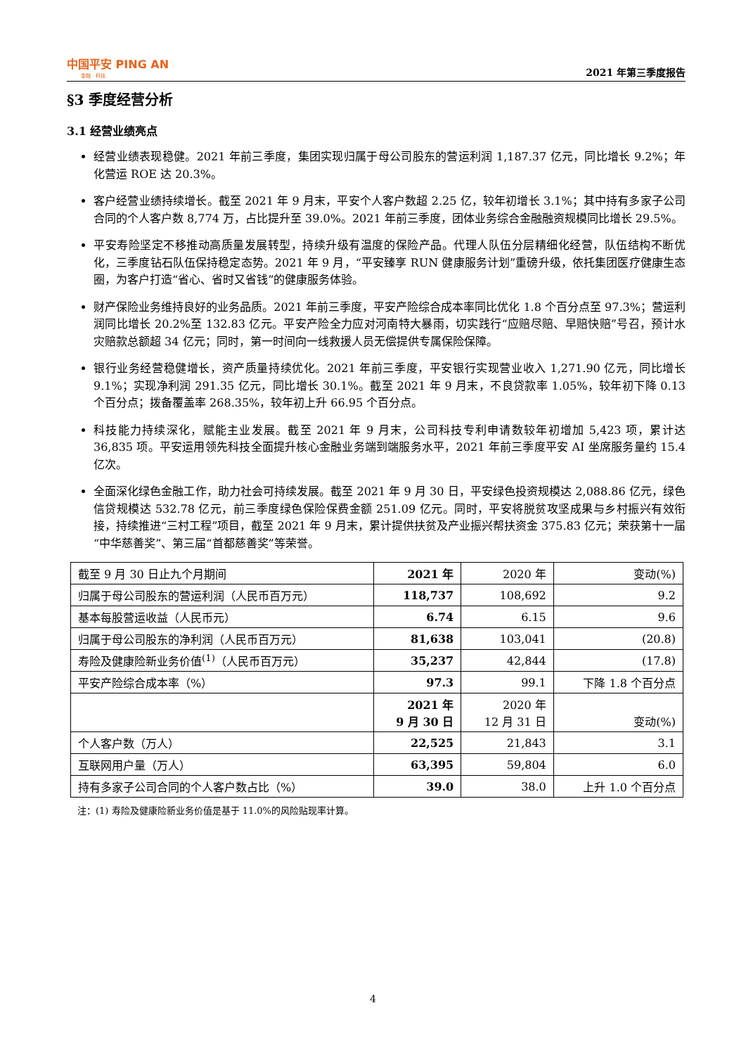中国平安 PING AN
金融 · 科技
2021 年第三季度报告
§3 季度经营分析
3.1 经营业绩亮点
经营业绩表现稳健。2021 年前三季度，集团实现归属于母公司股东的营运利润 1,187.37 亿元，同比增长 9.2%；年化营运 ROE 达 20.3%。
客户经营业绩持续增长。截至 2021 年 9 月末，平安个人客户数超 2.25 亿，较年初增长 3.1%；其中持有多家子公司合同的个人客户数 8,774 万，占比提升至 39.0%。2021 年前三季度，团体业务综合金融融资规模同比增长 29.5%。
平安寿险坚定不移推动高质量发展转型，持续升级有温度的保险产品。代理人队伍分层精细化经营，队伍结构不断优化，三季度钻石队伍保持稳定态势。2021 年 9 月，“平安臻享 RUN 健康服务计划”重磅升级，依托集团医疗健康生态圈，为客户打造“省心、省时又省钱”的健康服务体验。
财产保险业务维持良好的业务品质。2021 年前三季度，平安产险综合成本率同比优化 1.8 个百分点至 97.3%；营运利润同比增长 20.2%至 132.83 亿元。平安产险全力应对河南特大暴雨，切实践行“应赔尽赔、早赔快赔”号召，预计水灾赔款总额超 34 亿元；同时，第一时间向一线救援人员无偿提供专属保险保障。
银行业务经营稳健增长，资产质量持续优化。2021 年前三季度，平安银行实现营业收入 1,271.90 亿元，同比增长 9.1%；实现净利润 291.35 亿元，同比增长 30.1%。截至 2021 年 9 月末，不良贷款率 1.05%，较年初下降 0.13 个百分点；拨备覆盖率 268.35%，较年初上升 66.95 个百分点。
科技能力持续深化，赋能主业发展。截至 2021 年 9 月末，公司科技专利申请数较年初增加 5,423 项，累计达 36,835 项。平安运用领先科技全面提升核心金融业务端到端服务水平，2021 年前三季度平安 AI 坐席服务量约 15.4 亿次。
全面深化绿色金融工作，助力社会可持续发展。截至 2021 年 9 月 30 日，平安绿色投资规模达 2,088.86 亿元，绿色信贷规模达 532.78 亿元，前三季度绿色保险保费金额 251.09 亿元。同时，平安将脱贫攻坚成果与乡村振兴有效衔接，持续推进“三村工程”项目，截至 2021 年 9 月末，累计提供扶贫及产业振兴帮扶资金 375.83 亿元；荣获第十一届“中华慈善奖”、第三届“首都慈善奖”等荣誉。
| 截至 9 月 30 日止九个月期间 | 2021 年 | 2020 年 | 变动(%) |
| --- | --- | --- | --- |
| 归属于母公司股东的营运利润（人民币百万元） | 118,737 | 108,692 | 9.2 |
| 基本每股营运收益（人民币元） | 6.74 | 6.15 | 9.6 |
| 归属于母公司股东的净利润（人民币百万元） | 81,638 | 103,041 | (20.8) |
| 寿险及健康险新业务价值<sup>(1)</sup>（人民币百万元） | 35,237 | 42,844 | (17.8) |
| 平安产险综合成本率（%） | 97.3 | 99.1 | 下降 1.8 个百分点 |
| | 2021 年 9 月 30 日 | 2020 年 12 月 31 日 | 变动(%) |
| 个人客户数（万人） | 22,525 | 21,843 | 3.1 |
| 互联网用户量（万人） | 63,395 | 59,804 | 6.0 |
| 持有多家子公司合同的个人客户数占比（%） | 39.0 | 38.0 | 上升 1.0 个百分点 |
注：(1) 寿险及健康险新业务价值是基于 11.0%的风险贴现率计算。
4